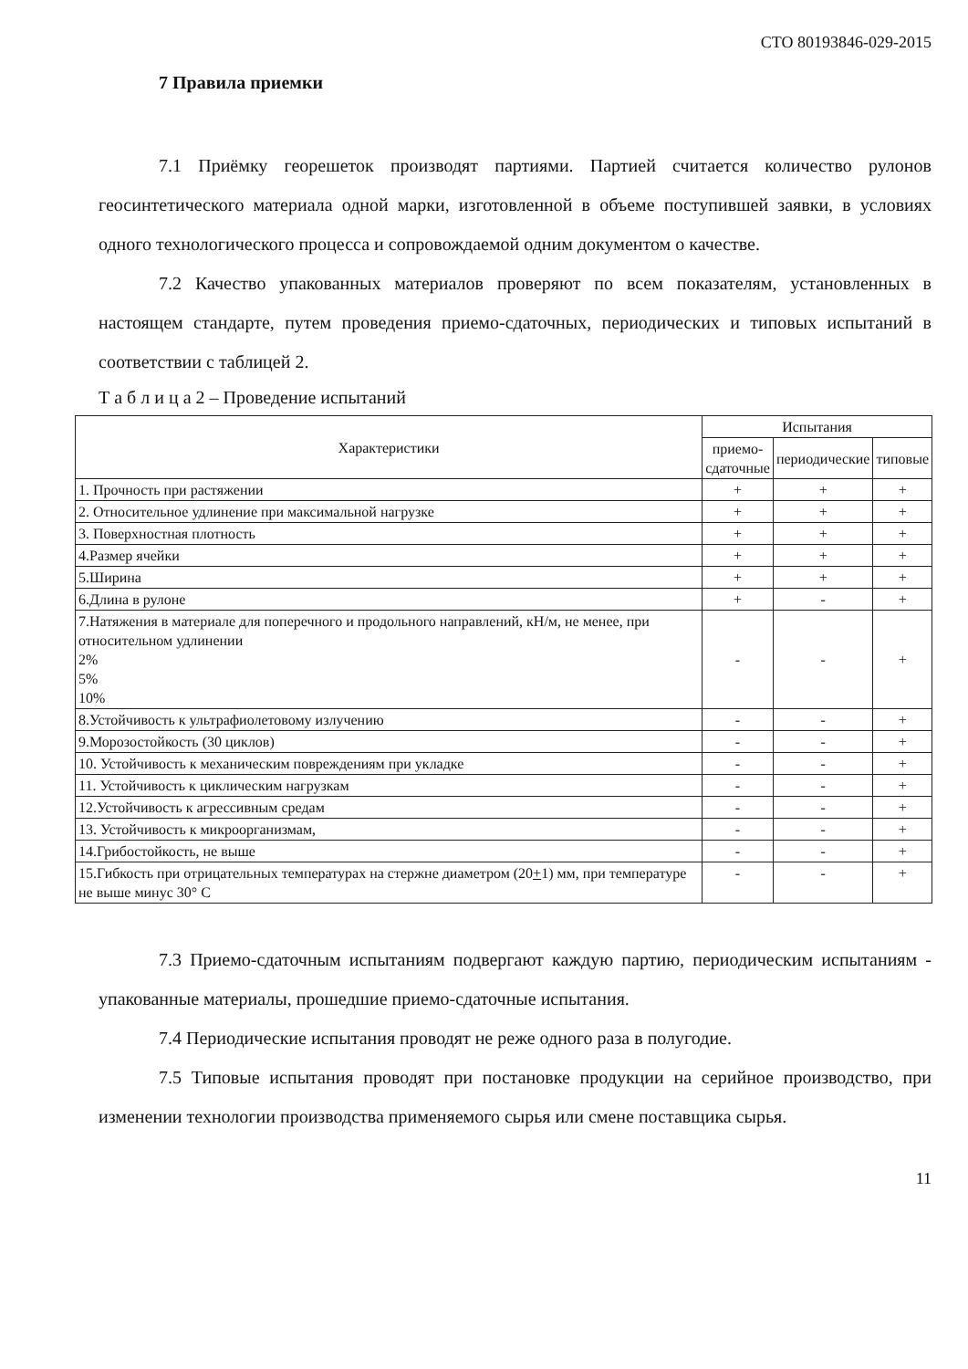СТО 80193846-029-2015
7 Правила приемки
7.1 Приёмку георешеток производят партиями. Партией считается количество рулонов геосинтетического материала одной марки, изготовленной в объеме поступившей заявки, в условиях одного технологического процесса и сопровождаемой одним документом о качестве.
7.2 Качество упакованных материалов проверяют по всем показателям, установленных в настоящем стандарте, путем проведения приемо-сдаточных, периодических и типовых испытаний в соответствии с таблицей 2.
Т а б л и ц а 2 – Проведение испытаний
| Характеристики | Испытания | | |
| --- | --- | --- | --- |
| | приемо-сдаточные | периодические | типовые |
| 1. Прочность при растяжении | + | + | + |
| 2. Относительное удлинение при максимальной нагрузке | + | + | + |
| 3. Поверхностная плотность | + | + | + |
| 4.Размер ячейки | + | + | + |
| 5.Ширина | + | + | + |
| 6.Длина в рулоне | + | - | + |
| 7.Натяжения в материале для поперечного и продольного направлений, кН/м, не менее, при относительном удлинении 2% 5% 10% | - | - | + |
| 8.Устойчивость к ультрафиолетовому излучению | - | - | + |
| 9.Морозостойкость (30 циклов) | - | - | + |
| 10. Устойчивость к механическим повреждениям при укладке | - | - | + |
| 11. Устойчивость к циклическим нагрузкам | - | - | + |
| 12.Устойчивость к агрессивным средам | - | - | + |
| 13. Устойчивость к микроорганизмам, | - | - | + |
| 14.Грибостойкость, не выше | - | - | + |
| 15.Гибкость при отрицательных температурах на стержне диаметром (20 + 1) мм, при температуре не выше минус 30° С | - | - | + |
7.3 Приемо-сдаточным испытаниям подвергают каждую партию, периодическим испытаниям - упакованные материалы, прошедшие приемо-сдаточные испытания.
7.4 Периодические испытания проводят не реже одного раза в полугодие.
7.5 Типовые испытания проводят при постановке продукции на серийное производство, при изменении технологии производства применяемого сырья или смене поставщика сырья.
11